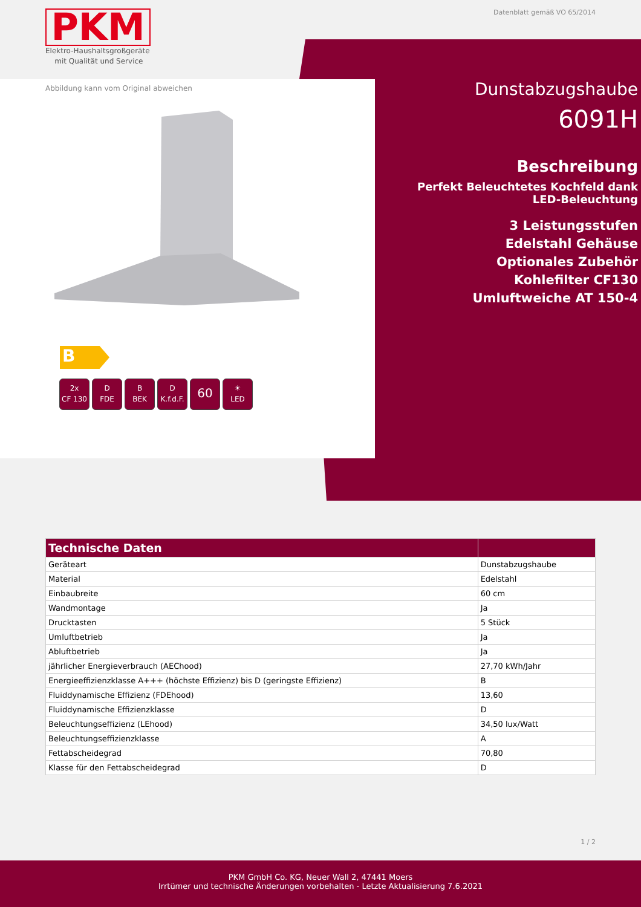PKM
Elektro-Haushaltsgroßgeräte
mit Qualität und Service
Datenblatt gemäß VO 65/2014
Abbildung kann vom Original abweichen
B
2x
CF 130
D
FDE
B
BEK
D
K.f.d.F.
60
☀
LED
Dunstabzugshaube
6091H
Beschreibung
Perfekt Beleuchtetes Kochfeld dank LED-Beleuchtung
3 Leistungsstufen
Edelstahl Gehäuse
Optionales Zubehör
Kohlefilter CF130
Umluftweiche AT 150-4
| Technische Daten | |
| --- | --- |
| Geräteart | Dunstabzugshaube |
| Material | Edelstahl |
| Einbaubreite | 60 cm |
| Wandmontage | Ja |
| Drucktasten | 5 Stück |
| Umluftbetrieb | Ja |
| Abluftbetrieb | Ja |
| jährlicher Energieverbrauch (AEChood) | 27,70 kWh/Jahr |
| Energieeffizienzklasse A+++ (höchste Effizienz) bis D (geringste Effizienz) | B |
| Fluiddynamische Effizienz (FDEhood) | 13,60 |
| Fluiddynamische Effizienzklasse | D |
| Beleuchtungseffizienz (LEhood) | 34,50 lux/Watt |
| Beleuchtungseffizienzklasse | A |
| Fettabscheidegrad | 70,80 |
| Klasse für den Fettabscheidegrad | D |
1 / 2
PKM GmbH Co. KG, Neuer Wall 2, 47441 Moers
Irrtümer und technische Änderungen vorbehalten - Letzte Aktualisierung 7.6.2021